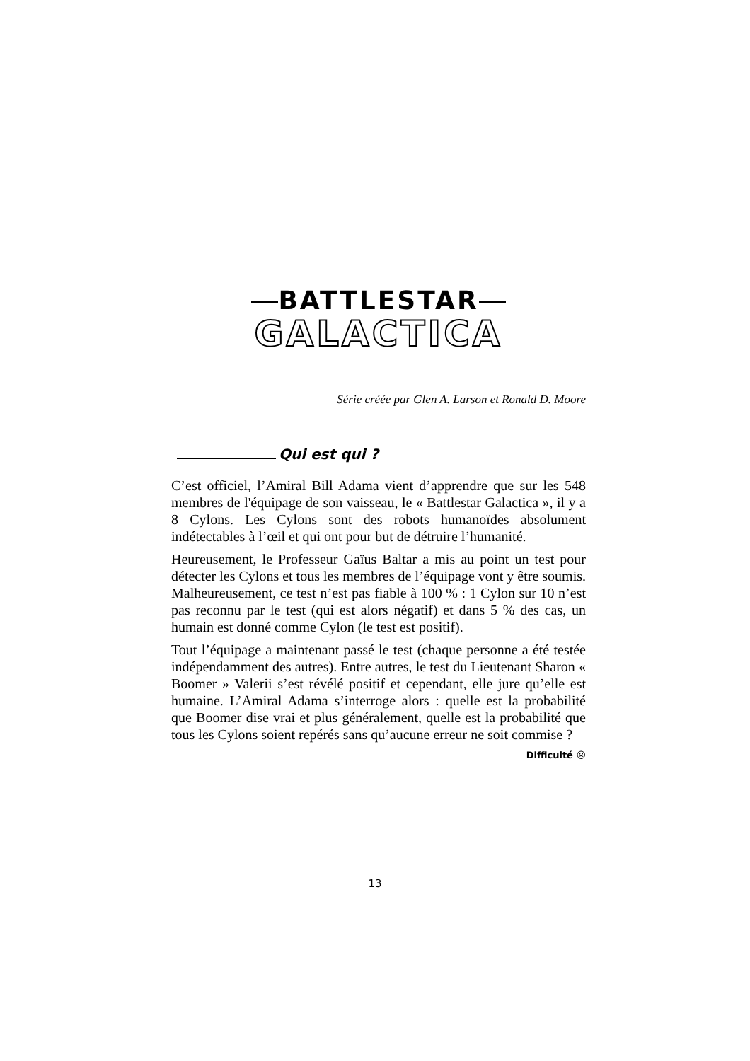BATTLESTAR
GALACTICA
Série créée par Glen A. Larson et Ronald D. Moore
Qui est qui ?
C’est officiel, l’Amiral Bill Adama vient d’apprendre que sur les 548 membres de l'équipage de son vaisseau, le « Battlestar Galactica », il y a 8 Cylons. Les Cylons sont des robots humanoïdes absolument indétectables à l’œil et qui ont pour but de détruire l’humanité.
Heureusement, le Professeur Gaïus Baltar a mis au point un test pour détecter les Cylons et tous les membres de l’équipage vont y être soumis. Malheureusement, ce test n’est pas fiable à 100 % : 1 Cylon sur 10 n’est pas reconnu par le test (qui est alors négatif) et dans 5 % des cas, un humain est donné comme Cylon (le test est positif).
Tout l’équipage a maintenant passé le test (chaque personne a été testée indépendamment des autres). Entre autres, le test du Lieutenant Sharon « Boomer » Valerii s’est révélé positif et cependant, elle jure qu’elle est humaine. L’Amiral Adama s’interroge alors : quelle est la probabilité que Boomer dise vrai et plus généralement, quelle est la probabilité que tous les Cylons soient repérés sans qu’aucune erreur ne soit commise ?
Difficulté ☹
13